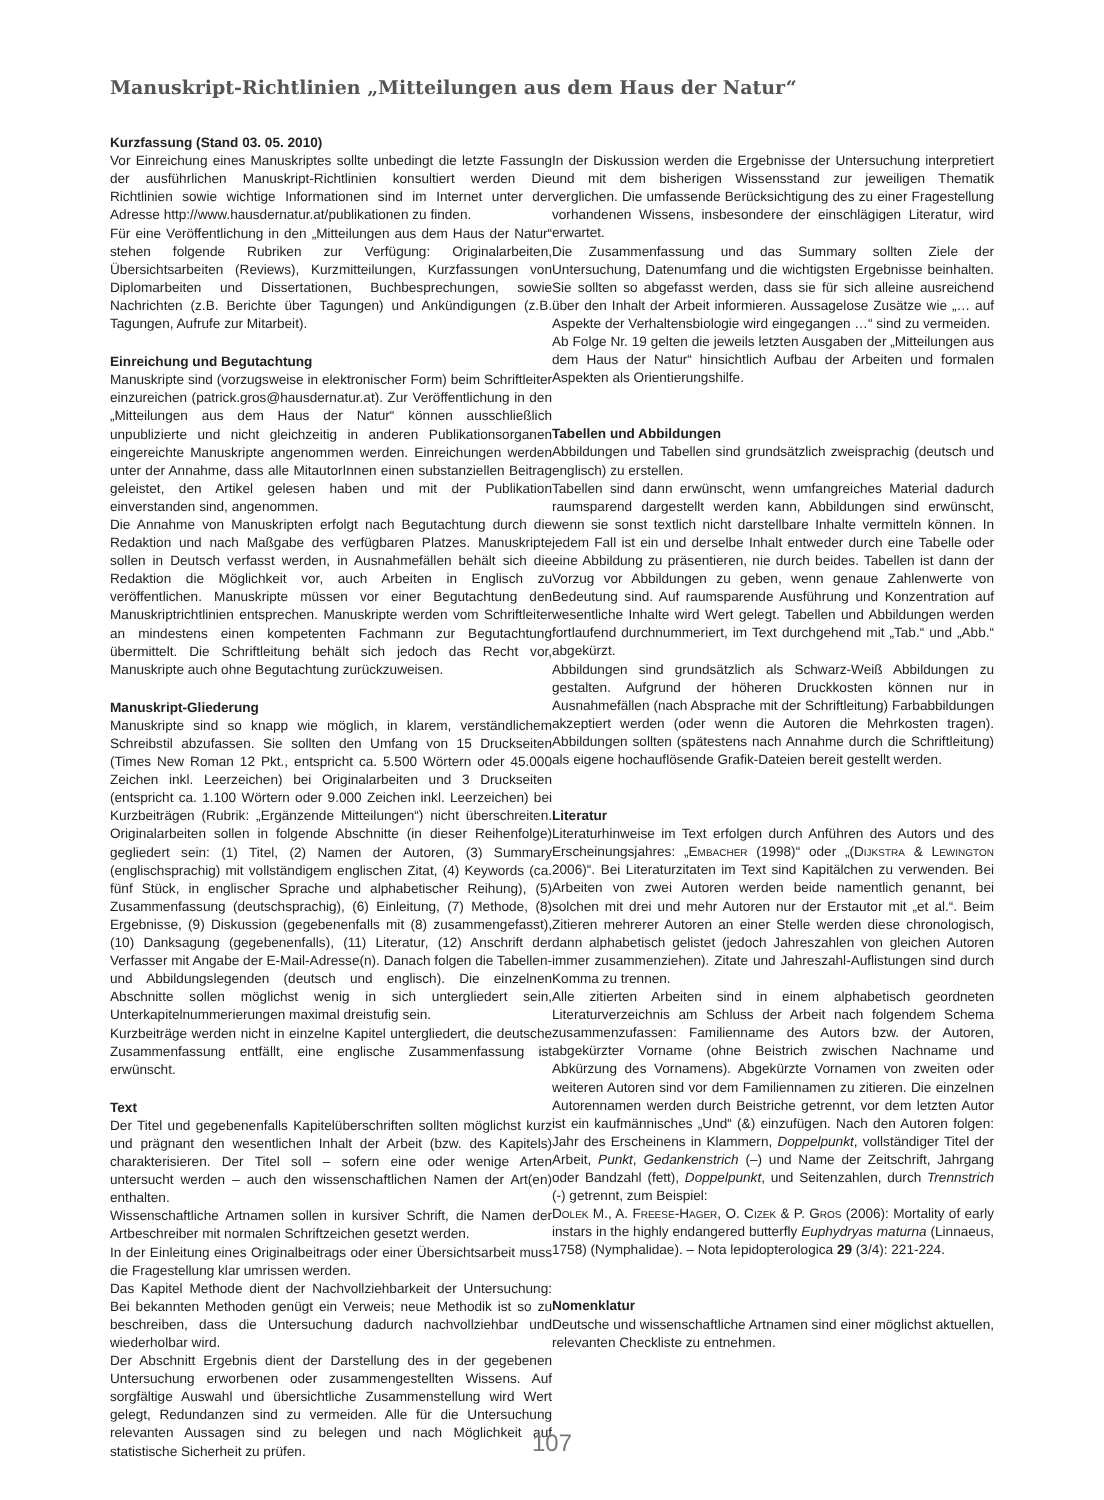Manuskript-Richtlinien „Mitteilungen aus dem Haus der Natur“
Kurzfassung (Stand 03. 05. 2010)
Vor Einreichung eines Manuskriptes sollte unbedingt die letzte Fassung der ausführlichen Manuskript-Richtlinien konsultiert werden Die Richtlinien sowie wichtige Informationen sind im Internet unter der Adresse http://www.hausdernatur.at/publikationen zu finden.
Für eine Veröffentlichung in den „Mitteilungen aus dem Haus der Natur“ stehen folgende Rubriken zur Verfügung: Originalarbeiten, Übersichtsarbeiten (Reviews), Kurzmitteilungen, Kurzfassungen von Diplomarbeiten und Dissertationen, Buchbesprechungen, sowie Nachrichten (z.B. Berichte über Tagungen) und Ankündigungen (z.B. Tagungen, Aufrufe zur Mitarbeit).
Einreichung und Begutachtung
Manuskripte sind (vorzugsweise in elektronischer Form) beim Schriftleiter einzureichen (patrick.gros@hausdernatur.at). Zur Veröffentlichung in den „Mitteilungen aus dem Haus der Natur“ können ausschließlich unpublizierte und nicht gleichzeitig in anderen Publikationsorganen eingereichte Manuskripte angenommen werden. Einreichungen werden unter der Annahme, dass alle MitautorInnen einen substanziellen Beitrag geleistet, den Artikel gelesen haben und mit der Publikation einverstanden sind, angenommen.
Die Annahme von Manuskripten erfolgt nach Begutachtung durch die Redaktion und nach Maßgabe des verfügbaren Platzes. Manuskripte sollen in Deutsch verfasst werden, in Ausnahmefällen behält sich die Redaktion die Möglichkeit vor, auch Arbeiten in Englisch zu veröffentlichen. Manuskripte müssen vor einer Begutachtung den Manuskriptrichtlinien entsprechen. Manuskripte werden vom Schriftleiter an mindestens einen kompetenten Fachmann zur Begutachtung übermittelt. Die Schriftleitung behält sich jedoch das Recht vor, Manuskripte auch ohne Begutachtung zurückzuweisen.
Manuskript-Gliederung
Manuskripte sind so knapp wie möglich, in klarem, verständlichem Schreibstil abzufassen. Sie sollten den Umfang von 15 Druckseiten (Times New Roman 12 Pkt., entspricht ca. 5.500 Wörtern oder 45.000 Zeichen inkl. Leerzeichen) bei Originalarbeiten und 3 Druckseiten (entspricht ca. 1.100 Wörtern oder 9.000 Zeichen inkl. Leerzeichen) bei Kurzbeiträgen (Rubrik: „Ergänzende Mitteilungen“) nicht überschreiten. Originalarbeiten sollen in folgende Abschnitte (in dieser Reihenfolge) gegliedert sein: (1) Titel, (2) Namen der Autoren, (3) Summary (englischsprachig) mit vollständigem englischen Zitat, (4) Keywords (ca. fünf Stück, in englischer Sprache und alphabetischer Reihung), (5) Zusammenfassung (deutschsprachig), (6) Einleitung, (7) Methode, (8) Ergebnisse, (9) Diskussion (gegebenenfalls mit (8) zusammengefasst), (10) Danksagung (gegebenenfalls), (11) Literatur, (12) Anschrift der Verfasser mit Angabe der E-Mail-Adresse(n). Danach folgen die Tabellen- und Abbildungslegenden (deutsch und englisch). Die einzelnen Abschnitte sollen möglichst wenig in sich untergliedert sein, Unterkapitelnummerierungen maximal dreistufig sein.
Kurzbeiträge werden nicht in einzelne Kapitel untergliedert, die deutsche Zusammenfassung entfällt, eine englische Zusammenfassung ist erwünscht.
Text
Der Titel und gegebenenfalls Kapitelüberschriften sollten möglichst kurz und prägnant den wesentlichen Inhalt der Arbeit (bzw. des Kapitels) charakterisieren. Der Titel soll – sofern eine oder wenige Arten untersucht werden – auch den wissenschaftlichen Namen der Art(en) enthalten.
Wissenschaftliche Artnamen sollen in kursiver Schrift, die Namen der Artbeschreiber mit normalen Schriftzeichen gesetzt werden.
In der Einleitung eines Originalbeitrags oder einer Übersichtsarbeit muss die Fragestellung klar umrissen werden.
Das Kapitel Methode dient der Nachvollziehbarkeit der Untersuchung: Bei bekannten Methoden genügt ein Verweis; neue Methodik ist so zu beschreiben, dass die Untersuchung dadurch nachvollziehbar und wiederholbar wird.
Der Abschnitt Ergebnis dient der Darstellung des in der gegebenen Untersuchung erworbenen oder zusammengestellten Wissens. Auf sorgfältige Auswahl und übersichtliche Zusammenstellung wird Wert gelegt, Redundanzen sind zu vermeiden. Alle für die Untersuchung relevanten Aussagen sind zu belegen und nach Möglichkeit auf statistische Sicherheit zu prüfen.
In der Diskussion werden die Ergebnisse der Untersuchung interpretiert und mit dem bisherigen Wissensstand zur jeweiligen Thematik verglichen. Die umfassende Berücksichtigung des zu einer Fragestellung vorhandenen Wissens, insbesondere der einschlägigen Literatur, wird erwartet.
Die Zusammenfassung und das Summary sollten Ziele der Untersuchung, Datenumfang und die wichtigsten Ergebnisse beinhalten. Sie sollten so abgefasst werden, dass sie für sich alleine ausreichend über den Inhalt der Arbeit informieren. Aussagelose Zusätze wie „… auf Aspekte der Verhaltensbiologie wird eingegangen …“ sind zu vermeiden.
Ab Folge Nr. 19 gelten die jeweils letzten Ausgaben der „Mitteilungen aus dem Haus der Natur“ hinsichtlich Aufbau der Arbeiten und formalen Aspekten als Orientierungshilfe.
Tabellen und Abbildungen
Abbildungen und Tabellen sind grundsätzlich zweisprachig (deutsch und englisch) zu erstellen.
Tabellen sind dann erwünscht, wenn umfangreiches Material dadurch raumsparend dargestellt werden kann, Abbildungen sind erwünscht, wenn sie sonst textlich nicht darstellbare Inhalte vermitteln können. In jedem Fall ist ein und derselbe Inhalt entweder durch eine Tabelle oder eine Abbildung zu präsentieren, nie durch beides. Tabellen ist dann der Vorzug vor Abbildungen zu geben, wenn genaue Zahlenwerte von Bedeutung sind. Auf raumsparende Ausführung und Konzentration auf wesentliche Inhalte wird Wert gelegt. Tabellen und Abbildungen werden fortlaufend durchnummeriert, im Text durchgehend mit „Tab.“ und „Abb.“ abgekürzt.
Abbildungen sind grundsätzlich als Schwarz-Weiß Abbildungen zu gestalten. Aufgrund der höheren Druckkosten können nur in Ausnahmefällen (nach Absprache mit der Schriftleitung) Farbabbildungen akzeptiert werden (oder wenn die Autoren die Mehrkosten tragen). Abbildungen sollten (spätestens nach Annahme durch die Schriftleitung) als eigene hochauflösende Grafik-Dateien bereit gestellt werden.
Literatur
Literaturhinweise im Text erfolgen durch Anführen des Autors und des Erscheinungsjahres: „Embacher (1998)“ oder „(Dijkstra & Lewington 2006)“. Bei Literaturzitaten im Text sind Kapitälchen zu verwenden. Bei Arbeiten von zwei Autoren werden beide namentlich genannt, bei solchen mit drei und mehr Autoren nur der Erstautor mit „et al.“. Beim Zitieren mehrerer Autoren an einer Stelle werden diese chronologisch, dann alphabetisch gelistet (jedoch Jahreszahlen von gleichen Autoren immer zusammenziehen). Zitate und Jahreszahl-Auflistungen sind durch Komma zu trennen.
Alle zitierten Arbeiten sind in einem alphabetisch geordneten Literaturverzeichnis am Schluss der Arbeit nach folgendem Schema zusammenzufassen: Familienname des Autors bzw. der Autoren, abgekürzter Vorname (ohne Beistrich zwischen Nachname und Abkürzung des Vornamens). Abgekürzte Vornamen von zweiten oder weiteren Autoren sind vor dem Familiennamen zu zitieren. Die einzelnen Autorennamen werden durch Beistriche getrennt, vor dem letzten Autor ist ein kaufmännisches „Und“ (&) einzufügen. Nach den Autoren folgen: Jahr des Erscheinens in Klammern, Doppelpunkt, vollständiger Titel der Arbeit, Punkt, Gedankenstrich (–) und Name der Zeitschrift, Jahrgang oder Bandzahl (fett), Doppelpunkt, und Seitenzahlen, durch Trennstrich (-) getrennt, zum Beispiel:
Dolek M., A. Freese-Hager, O. Cizek & P. Gros (2006): Mortality of early instars in the highly endangered butterfly Euphydryas maturna (Linnaeus, 1758) (Nymphalidae). – Nota lepidopterologica 29 (3/4): 221-224.
Nomenklatur
Deutsche und wissenschaftliche Artnamen sind einer möglichst aktuellen, relevanten Checkliste zu entnehmen.
107